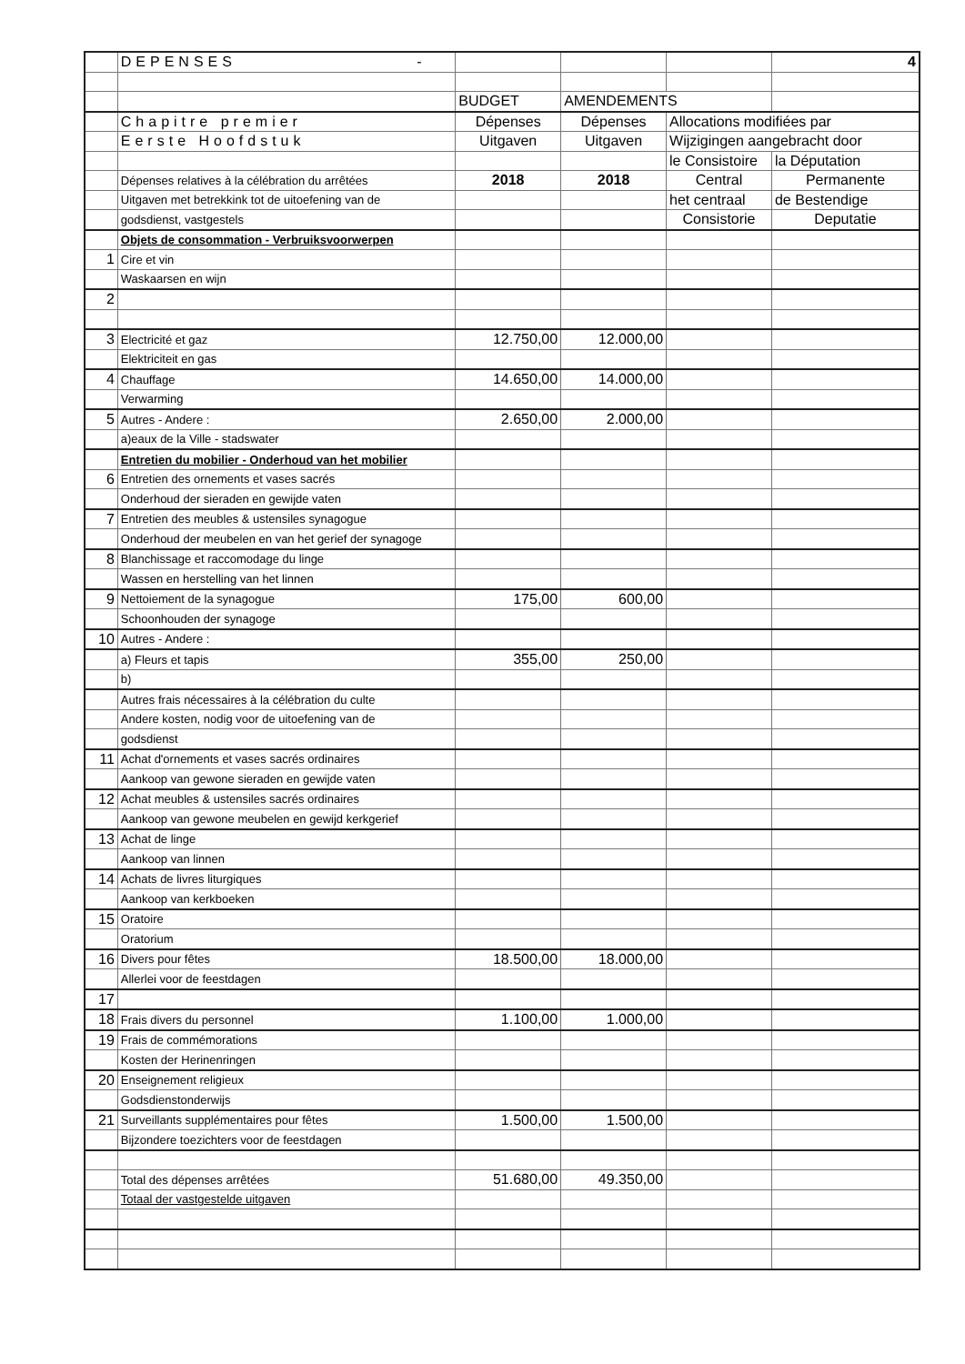| | DEPENSES - | | | | 4 |
| | | BUDGET | AMENDEMENTS | | |
| | Chapitre premier | Dépenses | Dépenses | Allocations modifiées par | |
| | Eerste Hoofdstuk | Uitgaven | Uitgaven | Wijzigingen aangebracht door | |
| | | | | le Consistoire | la Députation |
| | Dépenses relatives à la célébration du arrêtées | 2018 | 2018 | Central | Permanente |
| | Uitgaven met betrekkink tot de uitoefening van de | | | het centraal | de Bestendige |
| | godsdienst, vastgestels | | | Consistorie | Deputatie |
| | Objets de consommation - Verbruiksvoorwerpen | | | | |
| 1 | Cire et vin | | | | |
| | Waskaarsen en wijn | | | | |
| 2 | | | | | |
| 3 | Electricité et gaz | 12.750,00 | 12.000,00 | | |
| | Elektriciteit en gas | | | | |
| 4 | Chauffage | 14.650,00 | 14.000,00 | | |
| | Verwarming | | | | |
| 5 | Autres - Andere : | 2.650,00 | 2.000,00 | | |
| | a)eaux de la Ville - stadswater | | | | |
| | Entretien du mobilier - Onderhoud van het mobilier | | | | |
| 6 | Entretien des ornements et vases sacrés | | | | |
| | Onderhoud der sieraden en gewijde vaten | | | | |
| 7 | Entretien des meubles & ustensiles synagogue | | | | |
| | Onderhoud der meubelen en van het gerief der synagoge | | | | |
| 8 | Blanchissage et raccomodage du linge | | | | |
| | Wassen en herstelling van het linnen | | | | |
| 9 | Nettoiement de la synagogue | 175,00 | 600,00 | | |
| | Schoonhouden der synagoge | | | | |
| 10 | Autres - Andere : | | | | |
| | a) Fleurs et tapis | 355,00 | 250,00 | | |
| | b) | | | | |
| | Autres frais nécessaires à la célébration du culte | | | | |
| | Andere kosten, nodig voor de uitoefening van de | | | | |
| | godsdienst | | | | |
| 11 | Achat d'ornements et vases sacrés ordinaires | | | | |
| | Aankoop van gewone sieraden en gewijde vaten | | | | |
| 12 | Achat meubles & ustensiles sacrés ordinaires | | | | |
| | Aankoop van gewone meubelen en gewijd kerkgerief | | | | |
| 13 | Achat de linge | | | | |
| | Aankoop van linnen | | | | |
| 14 | Achats de livres liturgiques | | | | |
| | Aankoop van kerkboeken | | | | |
| 15 | Oratoire | | | | |
| | Oratorium | | | | |
| 16 | Divers pour fêtes | 18.500,00 | 18.000,00 | | |
| | Allerlei voor de feestdagen | | | | |
| 17 | | | | | |
| 18 | Frais divers du personnel | 1.100,00 | 1.000,00 | | |
| 19 | Frais de commémorations | | | | |
| | Kosten der Herinenringen | | | | |
| 20 | Enseignement religieux | | | | |
| | Godsdienstonderwijs | | | | |
| 21 | Surveillants supplémentaires pour fêtes | 1.500,00 | 1.500,00 | | |
| | Bijzondere toezichters voor de feestdagen | | | | |
| | Total des dépenses arrêtées | 51.680,00 | 49.350,00 | | |
| | Totaal der vastgestelde uitgaven | | | | |